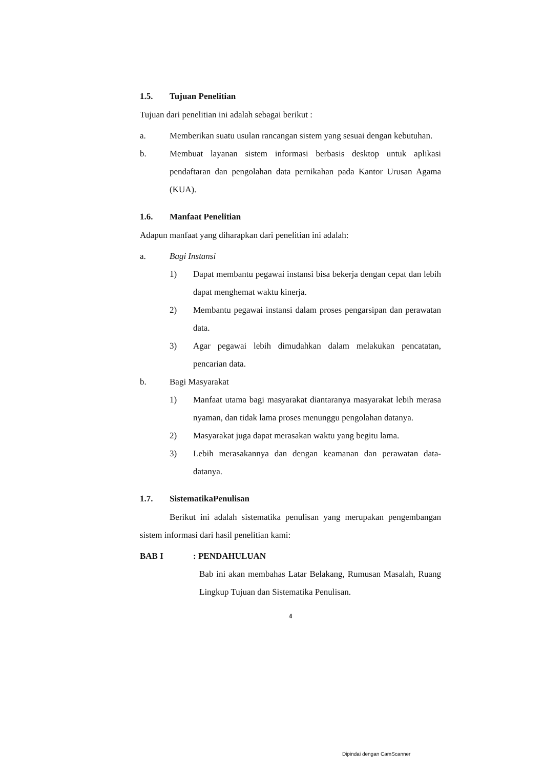1.5. Tujuan Penelitian
Tujuan dari penelitian ini adalah sebagai berikut :
a. Memberikan suatu usulan rancangan sistem yang sesuai dengan kebutuhan.
b. Membuat layanan sistem informasi berbasis desktop untuk aplikasi pendaftaran dan pengolahan data pernikahan pada Kantor Urusan Agama (KUA).
1.6. Manfaat Penelitian
Adapun manfaat yang diharapkan dari penelitian ini adalah:
a. Bagi Instansi
1) Dapat membantu pegawai instansi bisa bekerja dengan cepat dan lebih dapat menghemat waktu kinerja.
2) Membantu pegawai instansi dalam proses pengarsipan dan perawatan data.
3) Agar pegawai lebih dimudahkan dalam melakukan pencatatan, pencarian data.
b. Bagi Masyarakat
1) Manfaat utama bagi masyarakat diantaranya masyarakat lebih merasa nyaman, dan tidak lama proses menunggu pengolahan datanya.
2) Masyarakat juga dapat merasakan waktu yang begitu lama.
3) Lebih merasakannya dan dengan keamanan dan perawatan data-datanya.
1.7. SistematikaPenulisan
Berikut ini adalah sistematika penulisan yang merupakan pengembangan sistem informasi dari hasil penelitian kami:
BAB I : PENDAHULUAN
Bab ini akan membahas Latar Belakang, Rumusan Masalah, Ruang Lingkup Tujuan dan Sistematika Penulisan.
4
Dipindai dengan CamScanner